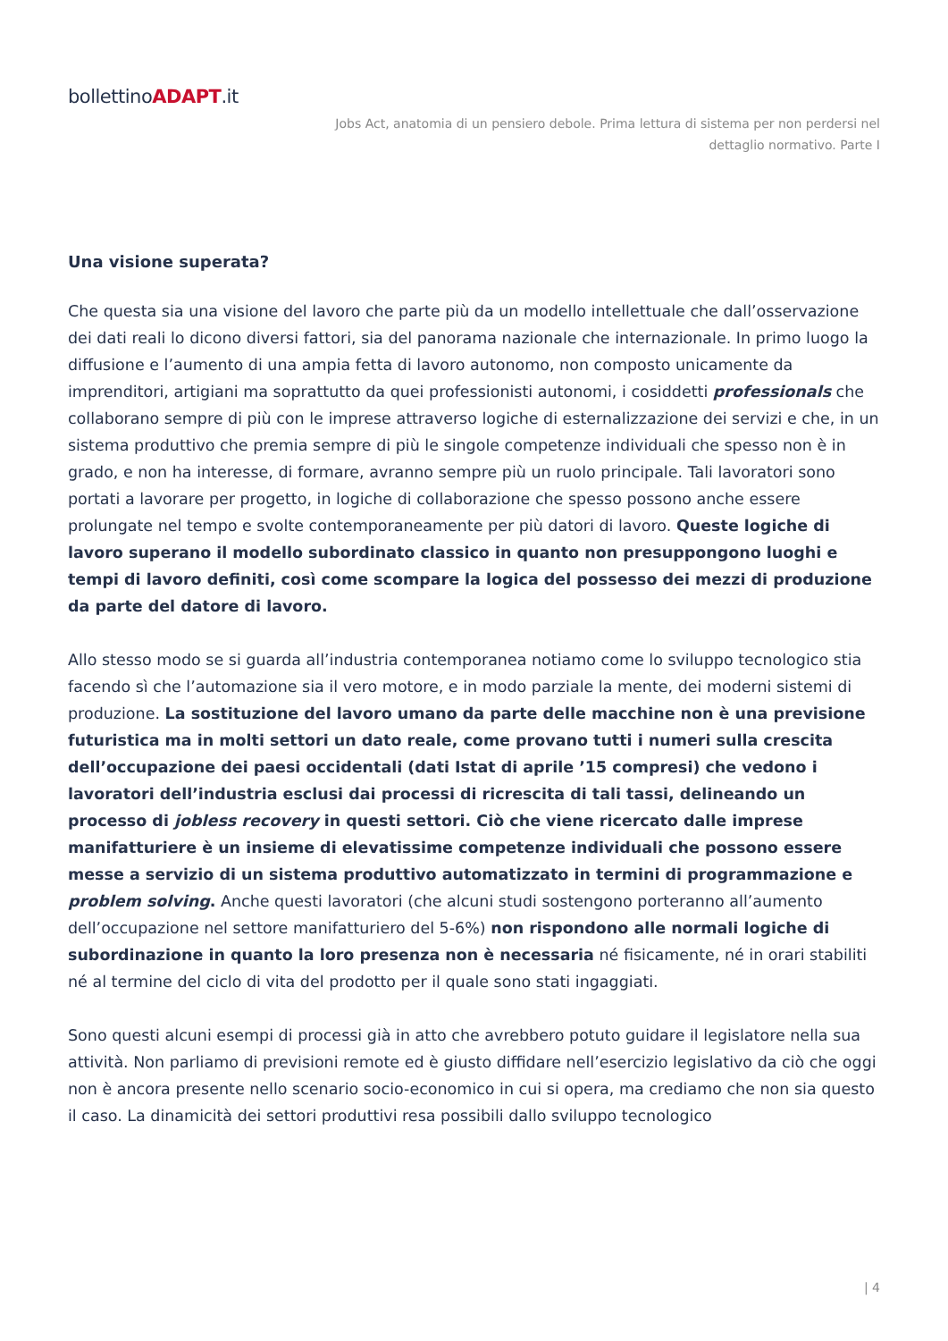bollettinoADAPT.it
Jobs Act, anatomia di un pensiero debole. Prima lettura di sistema per non perdersi nel dettaglio normativo. Parte I
Una visione superata?
Che questa sia una visione del lavoro che parte più da un modello intellettuale che dall’osservazione dei dati reali lo dicono diversi fattori, sia del panorama nazionale che internazionale. In primo luogo la diffusione e l’aumento di una ampia fetta di lavoro autonomo, non composto unicamente da imprenditori, artigiani ma soprattutto da quei professionisti autonomi, i cosiddetti professionals che collaborano sempre di più con le imprese attraverso logiche di esternalizzazione dei servizi e che, in un sistema produttivo che premia sempre di più le singole competenze individuali che spesso non è in grado, e non ha interesse, di formare, avranno sempre più un ruolo principale. Tali lavoratori sono portati a lavorare per progetto, in logiche di collaborazione che spesso possono anche essere prolungate nel tempo e svolte contemporaneamente per più datori di lavoro. Queste logiche di lavoro superano il modello subordinato classico in quanto non presuppongono luoghi e tempi di lavoro definiti, così come scompare la logica del possesso dei mezzi di produzione da parte del datore di lavoro.
Allo stesso modo se si guarda all’industria contemporanea notiamo come lo sviluppo tecnologico stia facendo sì che l’automazione sia il vero motore, e in modo parziale la mente, dei moderni sistemi di produzione. La sostituzione del lavoro umano da parte delle macchine non è una previsione futuristica ma in molti settori un dato reale, come provano tutti i numeri sulla crescita dell’occupazione dei paesi occidentali (dati Istat di aprile ’15 compresi) che vedono i lavoratori dell’industria esclusi dai processi di ricrescita di tali tassi, delineando un processo di jobless recovery in questi settori. Ciò che viene ricercato dalle imprese manifatturiere è un insieme di elevatissime competenze individuali che possono essere messe a servizio di un sistema produttivo automatizzato in termini di programmazione e problem solving. Anche questi lavoratori (che alcuni studi sostengono porteranno all’aumento dell’occupazione nel settore manifatturiero del 5-6%) non rispondono alle normali logiche di subordinazione in quanto la loro presenza non è necessaria né fisicamente, né in orari stabiliti né al termine del ciclo di vita del prodotto per il quale sono stati ingaggiati.
Sono questi alcuni esempi di processi già in atto che avrebbero potuto guidare il legislatore nella sua attività. Non parliamo di previsioni remote ed è giusto diffidare nell’esercizio legislativo da ciò che oggi non è ancora presente nello scenario socio-economico in cui si opera, ma crediamo che non sia questo il caso. La dinamicità dei settori produttivi resa possibili dallo sviluppo tecnologico
| 4